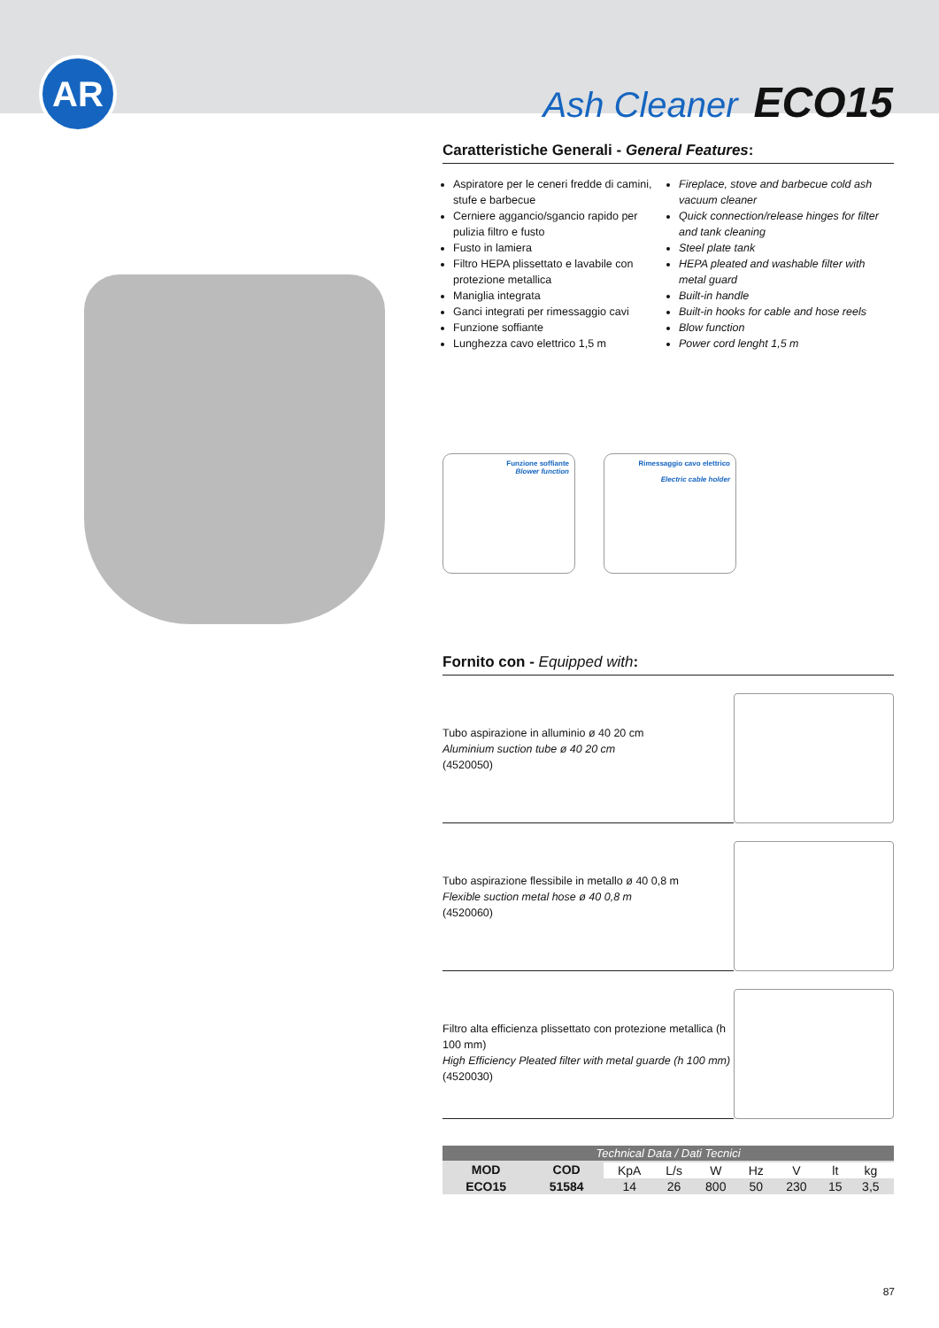AR
Ash Cleaner ECO15
Caratteristiche Generali - General Features:
Aspiratore per le ceneri fredde di camini, stufe e barbecue
Cerniere aggancio/sgancio rapido per pulizia filtro e fusto
Fusto in lamiera
Filtro HEPA plissettato e lavabile con protezione metallica
Maniglia integrata
Ganci integrati per rimessaggio cavi
Funzione soffiante
Lunghezza cavo elettrico 1,5 m
Fireplace, stove and barbecue cold ash vacuum cleaner
Quick connection/release hinges for filter and tank cleaning
Steel plate tank
HEPA pleated and washable filter with metal guard
Built-in handle
Built-in hooks for cable and hose reels
Blow function
Power cord lenght 1,5 m
Funzione soffiante
Blower function
Rimessaggio cavo elettrico
Electric cable holder
Fornito con - Equipped with:
Tubo aspirazione in alluminio ø 40 20 cm
Aluminium suction tube ø 40 20 cm
(4520050)
Tubo aspirazione flessibile in metallo ø 40 0,8 m
Flexible suction metal hose ø 40 0,8 m
(4520060)
Filtro alta efficienza plissettato con protezione metallica (h 100 mm)
High Efficiency Pleated filter with metal guarde (h 100 mm)
(4520030)
| Technical Data / Dati Tecnici | | | | | | | | | |
| --- | --- | --- | --- | --- | --- | --- | --- | --- | --- |
| MOD | COD | | | | | | | | |
| | | KpA | L/s | W | Hz | V | lt | kg | |
| ECO15 | 51584 | 14 | 26 | 800 | 50 | 230 | 15 | 3,5 | |
87